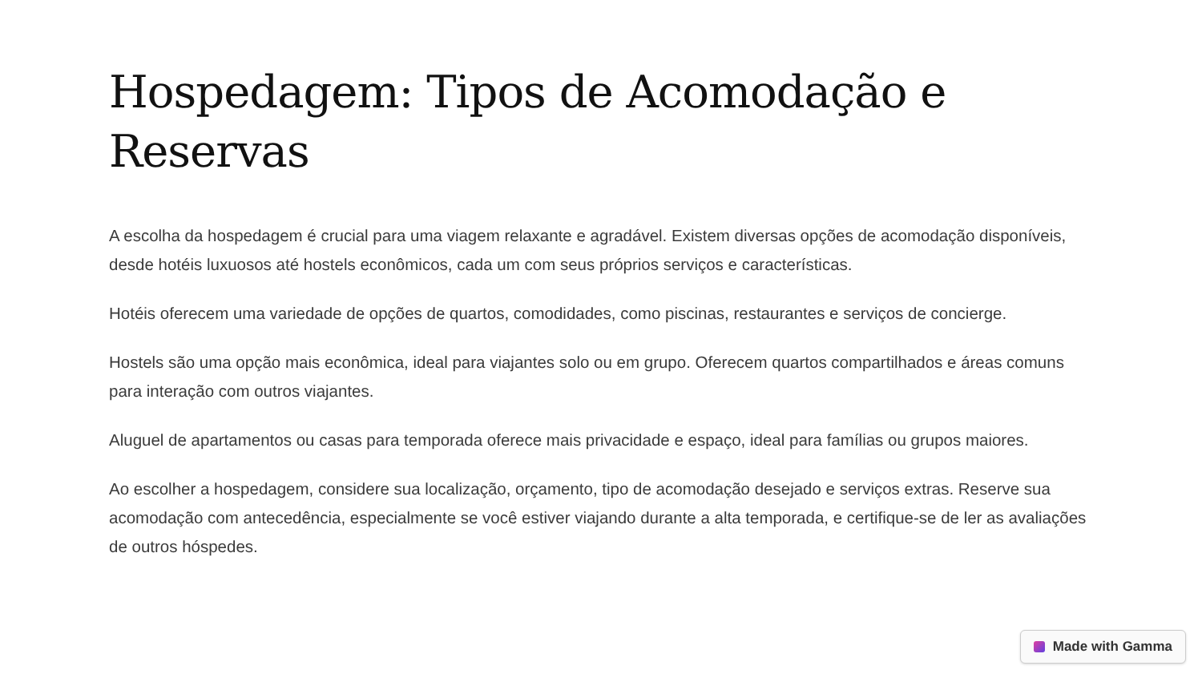Hospedagem: Tipos de Acomodação e Reservas
A escolha da hospedagem é crucial para uma viagem relaxante e agradável. Existem diversas opções de acomodação disponíveis, desde hotéis luxuosos até hostels econômicos, cada um com seus próprios serviços e características.
Hotéis oferecem uma variedade de opções de quartos, comodidades, como piscinas, restaurantes e serviços de concierge.
Hostels são uma opção mais econômica, ideal para viajantes solo ou em grupo. Oferecem quartos compartilhados e áreas comuns para interação com outros viajantes.
Aluguel de apartamentos ou casas para temporada oferece mais privacidade e espaço, ideal para famílias ou grupos maiores.
Ao escolher a hospedagem, considere sua localização, orçamento, tipo de acomodação desejado e serviços extras. Reserve sua acomodação com antecedência, especialmente se você estiver viajando durante a alta temporada, e certifique-se de ler as avaliações de outros hóspedes.
Made with Gamma